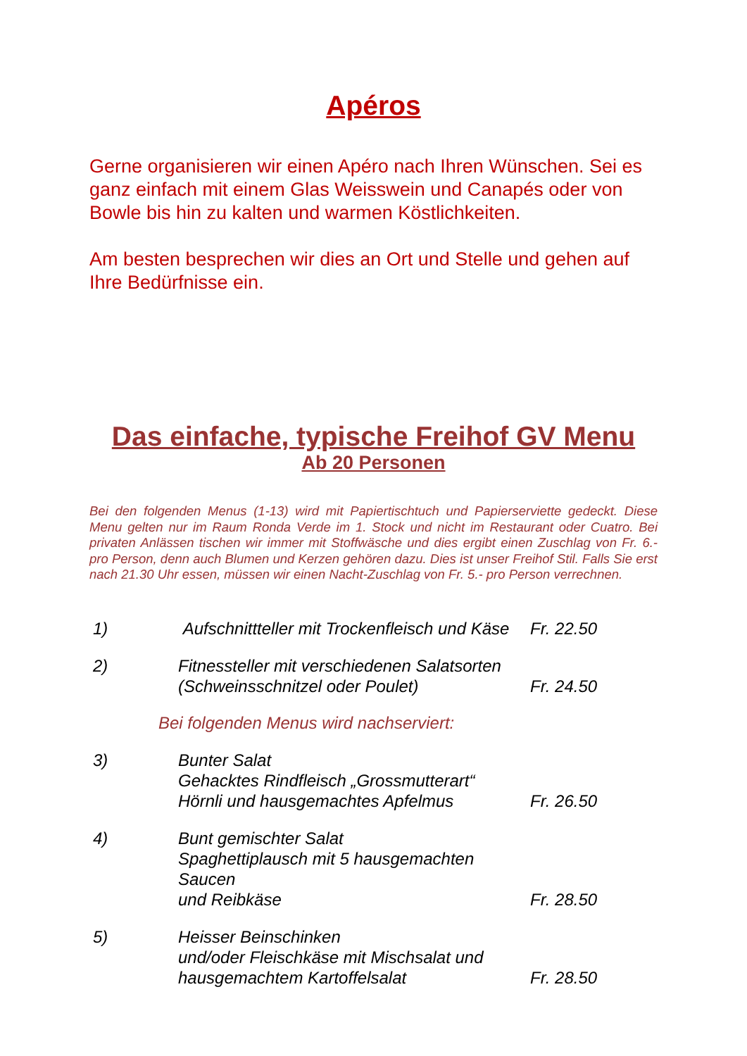Apéros
Gerne organisieren wir einen Apéro nach Ihren Wünschen. Sei es ganz einfach mit einem Glas Weisswein und Canapés oder von Bowle bis hin zu kalten und warmen Köstlichkeiten.
Am besten besprechen wir dies an Ort und Stelle und gehen auf Ihre Bedürfnisse ein.
Das einfache, typische Freihof GV Menu
Ab 20 Personen
Bei den folgenden Menus (1-13) wird mit Papiertischtuch und Papierserviette gedeckt. Diese Menu gelten nur im Raum Ronda Verde im 1. Stock und nicht im Restaurant oder Cuatro. Bei privaten Anlässen tischen wir immer mit Stoffwäsche und dies ergibt einen Zuschlag von Fr. 6.- pro Person, denn auch Blumen und Kerzen gehören dazu. Dies ist unser Freihof Stil. Falls Sie erst nach 21.30 Uhr essen, müssen wir einen Nacht-Zuschlag von Fr. 5.- pro Person verrechnen.
| 1) | Aufschnittteller mit Trockenfleisch und Käse | Fr. 22.50 |
| 2) | Fitnessteller mit verschiedenen Salatsorten (Schweinsschnitzel oder Poulet) | Fr. 24.50 |
Bei folgenden Menus wird nachserviert:
| 3) | Bunter Salat Gehacktes Rindfleisch „Grossmutterart“ Hörnli und hausgemachtes Apfelmus | Fr. 26.50 |
| 4) | Bunt gemischter Salat Spaghettiplausch mit 5 hausgemachten Saucen und Reibkäse | Fr. 28.50 |
| 5) | Heisser Beinschinken und/oder Fleischkäse mit Mischsalat und hausgemachtem Kartoffelsalat | Fr. 28.50 |